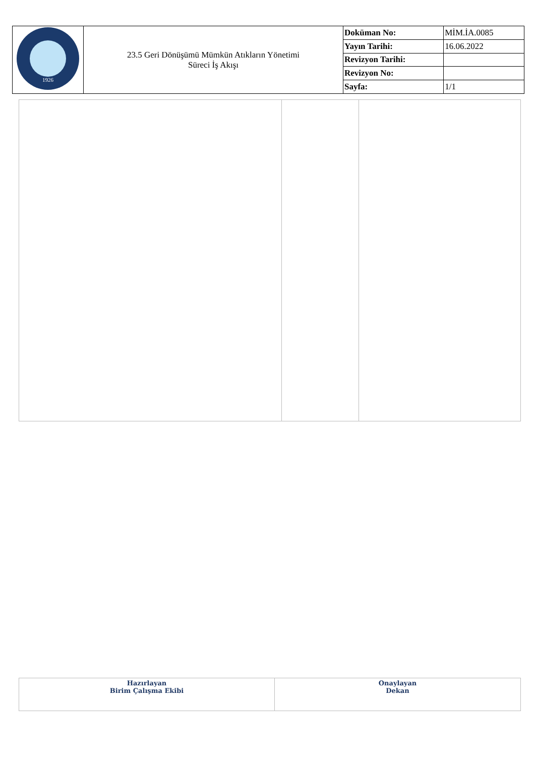| 1926 | 23.5 Geri Dönüşümü Mümkün Atıkların Yönetimi Süreci İş Akışı | Doküman No: | MİM.İA.0085 |
| | | Yayın Tarihi: | 16.06.2022 |
| | | Revizyon Tarihi: | |
| | | Revizyon No: | |
| | | Sayfa: | 1/1 |
| Hazırlayan Birim Çalışma Ekibi | Onaylayan Dekan |